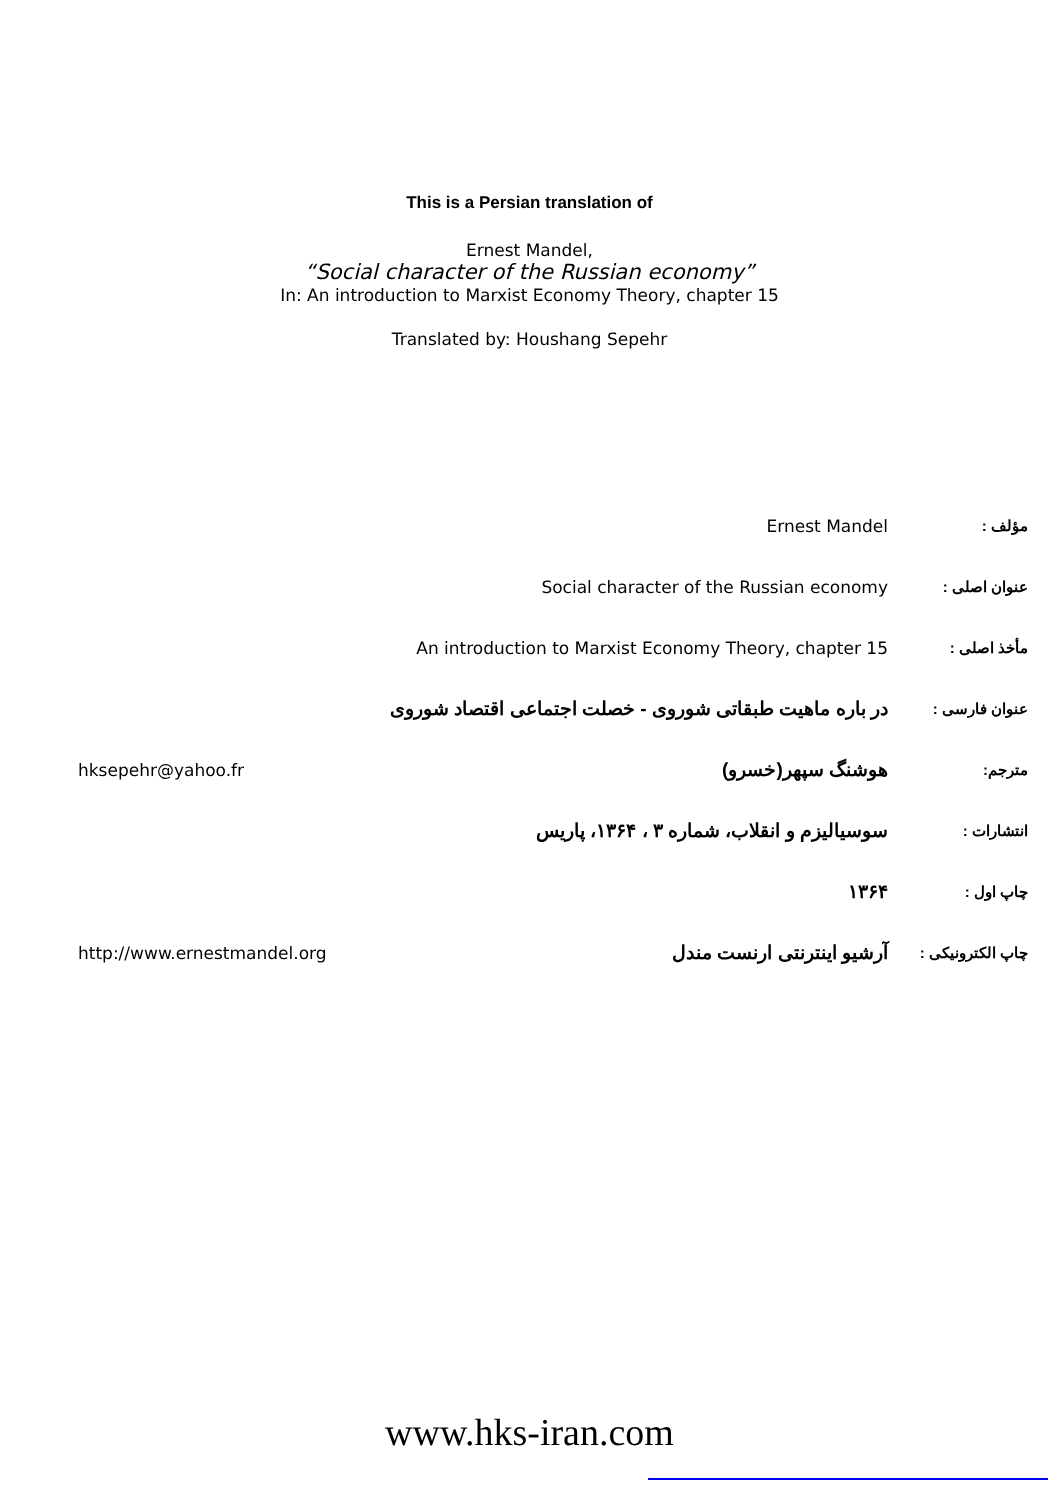This is a Persian translation of
Ernest Mandel,
“Social character of the Russian economy”
In: An introduction to Marxist Economy Theory, chapter 15
Translated by: Houshang Sepehr
| مؤلف : | Ernest Mandel | |
| عنوان اصلی : | Social character of the Russian economy | |
| مأخذ اصلی : | An introduction to Marxist Economy Theory, chapter 15 | |
| عنوان فارسی : | در باره ماهیت طبقاتی شوروی - خصلت اجتماعی اقتصاد شوروی | |
| مترجم: | هوشنگ سپهر(خسرو) | hksepehr@yahoo.fr |
| انتشارات : | سوسیالیزم و انقلاب، شماره ۳ ، ۱۳۶۴، پاریس | |
| چاپ اول : | ۱۳۶۴ | |
| چاپ الکترونیکی : | آرشیو اینترنتی ارنست مندل | http://www.ernestmandel.org |
www.hks-iran.com